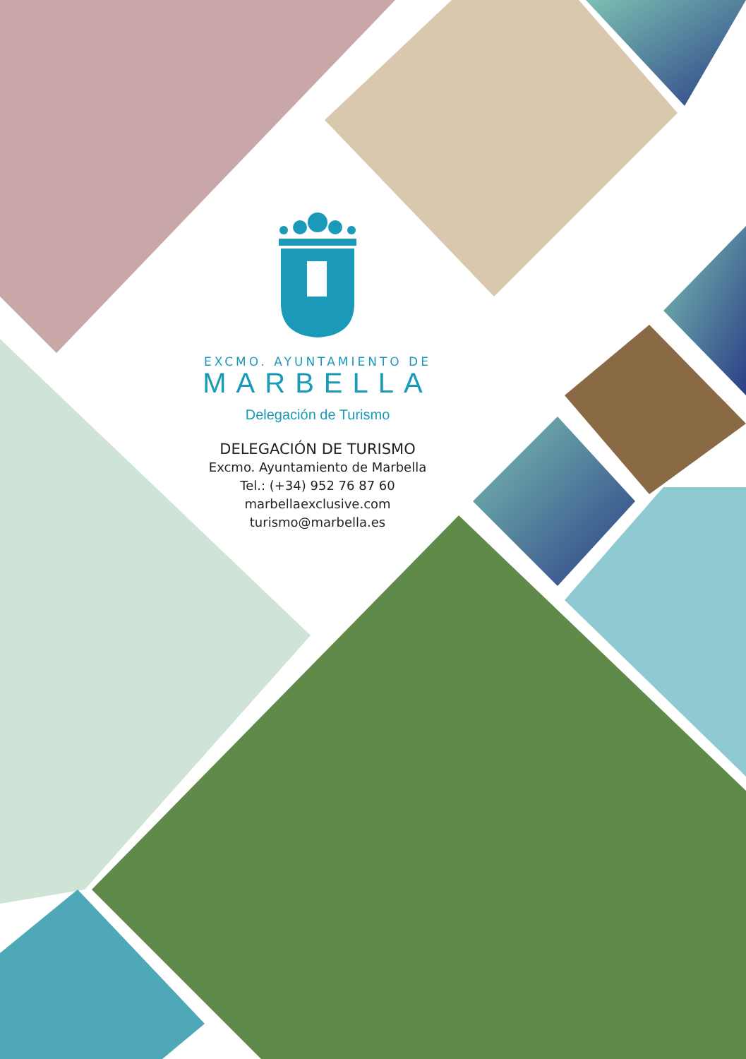EXCMO. AYUNTAMIENTO DE
MARBELLA
Delegación de Turismo
DELEGACIÓN DE TURISMO
Excmo. Ayuntamiento de Marbella
Tel.: (+34) 952 76 87 60
marbellaexclusive.com
turismo@marbella.es